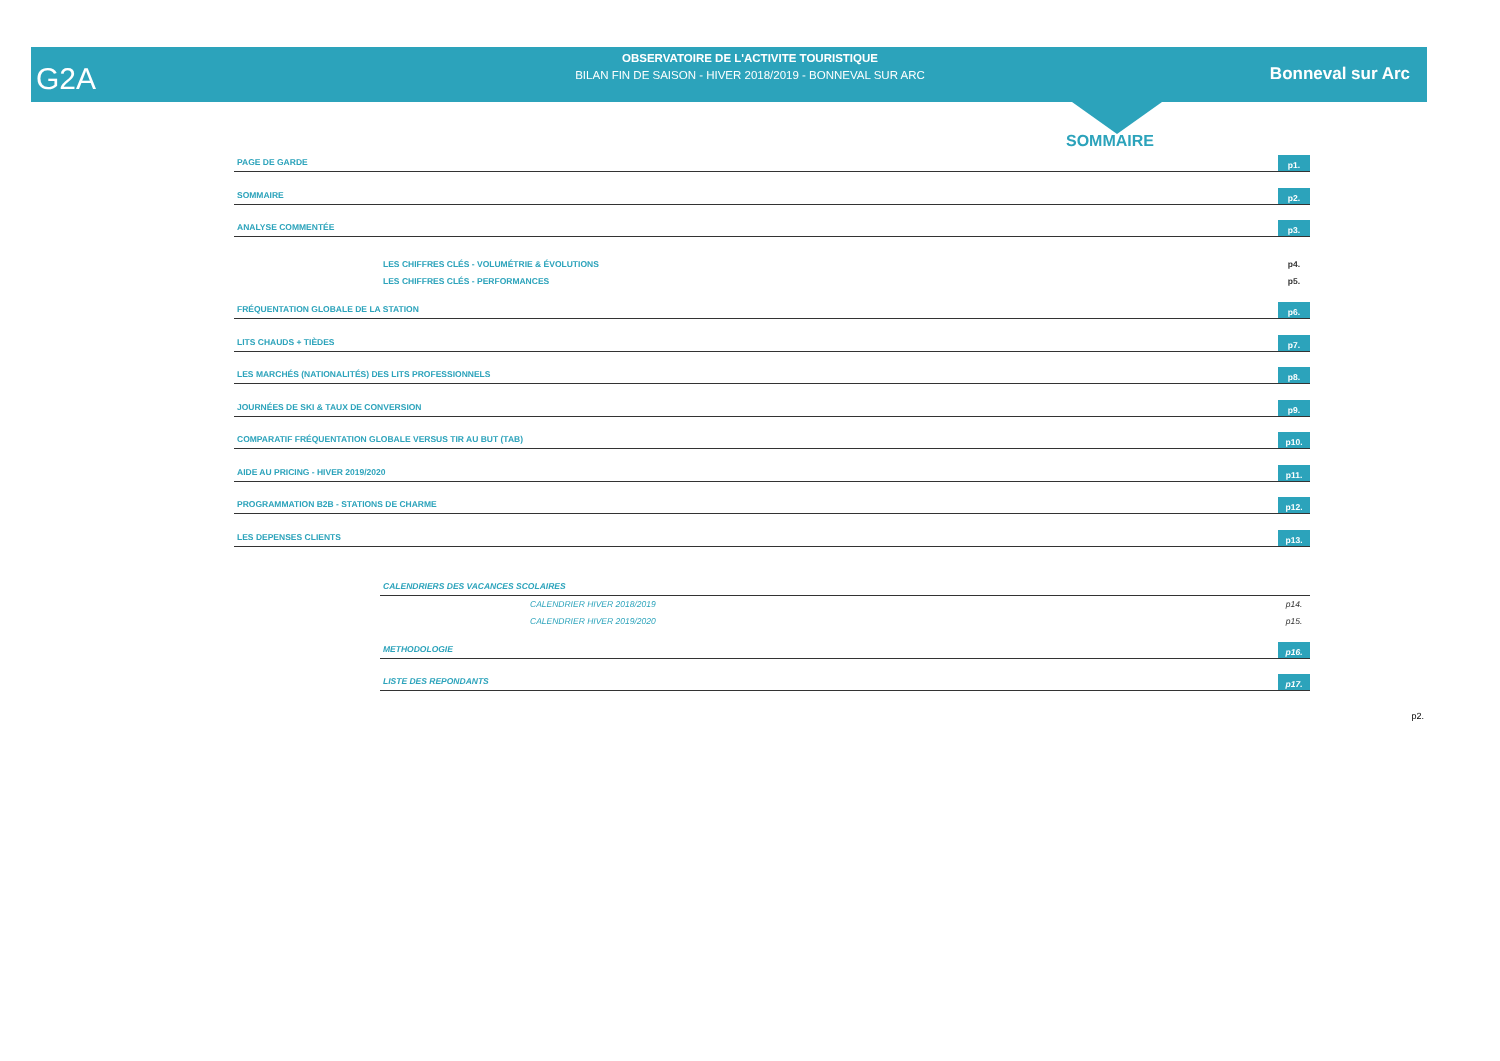OBSERVATOIRE DE L'ACTIVITE TOURISTIQUE
BILAN FIN DE SAISON - HIVER 2018/2019 - BONNEVAL SUR ARC
G2A Bonneval sur Arc
SOMMAIRE
PAGE DE GARDE
p1.
SOMMAIRE
p2.
ANALYSE COMMENTÉE
p3.
LES CHIFFRES CLÉS - VOLUMÉTRIE & ÉVOLUTIONS p4.
LES CHIFFRES CLÉS - PERFORMANCES p5.
FRÉQUENTATION GLOBALE DE LA STATION
p6.
LITS CHAUDS + TIÈDES
p7.
LES MARCHÉS (NATIONALITÉS) DES LITS PROFESSIONNELS
p8.
JOURNÉES DE SKI & TAUX DE CONVERSION
p9.
COMPARATIF FRÉQUENTATION GLOBALE VERSUS TIR AU BUT (TAB)
p10.
AIDE AU PRICING - HIVER 2019/2020
p11.
PROGRAMMATION B2B - STATIONS DE CHARME
p12.
LES DEPENSES CLIENTS
p13.
CALENDRIERS DES VACANCES SCOLAIRES
CALENDRIER HIVER 2018/2019 p14.
CALENDRIER HIVER 2019/2020 p15.
METHODOLOGIE
p16.
LISTE DES REPONDANTS
p17.
p2.